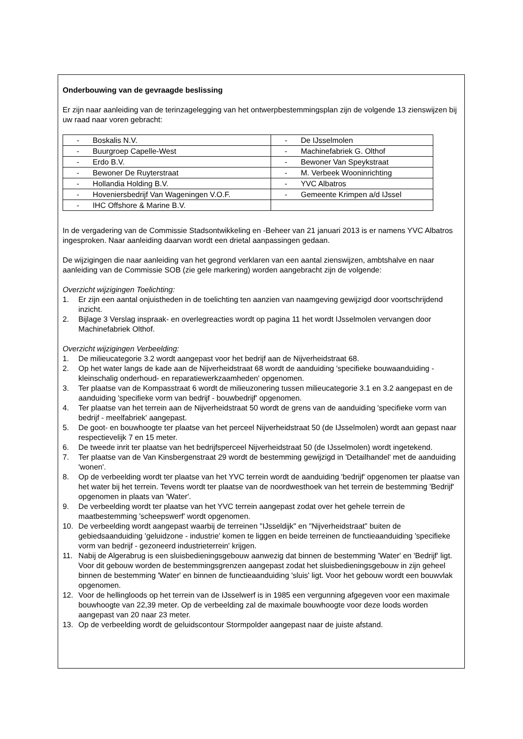Onderbouwing van de gevraagde beslissing
Er zijn naar aanleiding van de terinzagelegging van het ontwerpbestemmingsplan zijn de volgende 13 zienswijzen bij uw raad naar voren gebracht:
| - Boskalis N.V. | - De IJsselmolen |
| - Buurgroep Capelle-West | - Machinefabriek G. Olthof |
| - Erdo B.V. | - Bewoner Van Speykstraat |
| - Bewoner De Ruyterstraat | - M. Verbeek Wooninrichting |
| - Hollandia Holding B.V. | - YVC Albatros |
| - Hoveniersbedrijf Van Wageningen V.O.F. | - Gemeente Krimpen a/d IJssel |
| - IHC Offshore & Marine B.V. | |
In de vergadering van de Commissie Stadsontwikkeling en -Beheer van 21 januari 2013 is er namens YVC Albatros ingesproken. Naar aanleiding daarvan wordt een drietal aanpassingen gedaan.
De wijzigingen die naar aanleiding van het gegrond verklaren van een aantal zienswijzen, ambtshalve en naar aanleiding van de Commissie SOB (zie gele markering) worden aangebracht zijn de volgende:
Overzicht wijzigingen Toelichting:
1. Er zijn een aantal onjuistheden in de toelichting ten aanzien van naamgeving gewijzigd door voortschrijdend inzicht.
2. Bijlage 3 Verslag inspraak- en overlegreacties wordt op pagina 11 het wordt IJsselmolen vervangen door Machinefabriek Olthof.
Overzicht wijzigingen Verbeelding:
1. De milieucategorie 3.2 wordt aangepast voor het bedrijf aan de Nijverheidstraat 68.
2. Op het water langs de kade aan de Nijverheidstraat 68 wordt de aanduiding 'specifieke bouwaanduiding - kleinschalig onderhoud- en reparatiewerkzaamheden' opgenomen.
3. Ter plaatse van de Kompasstraat 6 wordt de milieuzonering tussen milieucategorie 3.1 en 3.2 aangepast en de aanduiding 'specifieke vorm van bedrijf - bouwbedrijf' opgenomen.
4. Ter plaatse van het terrein aan de Nijverheidstraat 50 wordt de grens van de aanduiding 'specifieke vorm van bedrijf - meelfabriek' aangepast.
5. De goot- en bouwhoogte ter plaatse van het perceel Nijverheidstraat 50 (de IJsselmolen) wordt aan gepast naar respectievelijk 7 en 15 meter.
6. De tweede inrit ter plaatse van het bedrijfsperceel Nijverheidstraat 50 (de IJsselmolen) wordt ingetekend.
7. Ter plaatse van de Van Kinsbergenstraat 29 wordt de bestemming gewijzigd in 'Detailhandel' met de aanduiding 'wonen'.
8. Op de verbeelding wordt ter plaatse van het YVC terrein wordt de aanduiding 'bedrijf' opgenomen ter plaatse van het water bij het terrein. Tevens wordt ter plaatse van de noordwesthoek van het terrein de bestemming 'Bedrijf' opgenomen in plaats van 'Water'.
9. De verbeelding wordt ter plaatse van het YVC terrein aangepast zodat over het gehele terrein de maatbestemming 'scheepswerf' wordt opgenomen.
10. De verbeelding wordt aangepast waarbij de terreinen "IJsseldijk" en "Nijverheidstraat" buiten de gebiedsaanduiding 'geluidzone - industrie' komen te liggen en beide terreinen de functieaanduiding 'specifieke vorm van bedrijf - gezoneerd industrieterrein' krijgen.
11. Nabij de Algerabrug is een sluisbedieningsgebouw aanwezig dat binnen de bestemming 'Water' en 'Bedrijf' ligt. Voor dit gebouw worden de bestemmingsgrenzen aangepast zodat het sluisbedieningsgebouw in zijn geheel binnen de bestemming 'Water' en binnen de functieaanduiding 'sluis' ligt. Voor het gebouw wordt een bouwvlak opgenomen.
12. Voor de hellingloods op het terrein van de IJsselwerf is in 1985 een vergunning afgegeven voor een maximale bouwhoogte van 22,39 meter. Op de verbeelding zal de maximale bouwhoogte voor deze loods worden aangepast van 20 naar 23 meter.
13. Op de verbeelding wordt de geluidscontour Stormpolder aangepast naar de juiste afstand.